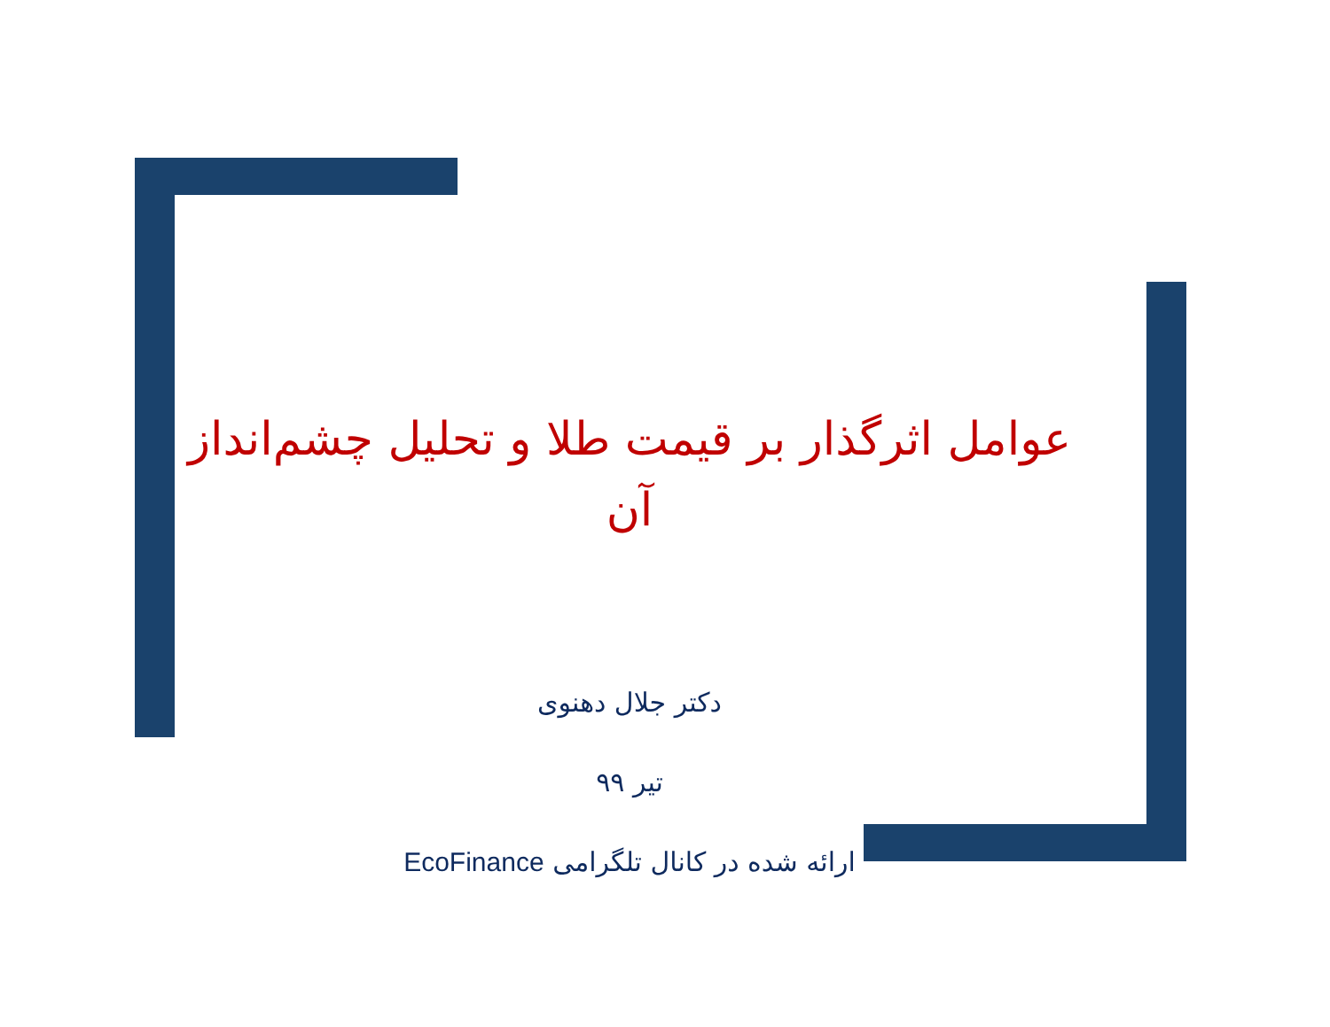عوامل اثرگذار بر قیمت طلا و تحلیل چشم‌انداز آن
دکتر جلال دهنوی
تیر ۹۹
ارائه شده در کانال تلگرامی EcoFinance